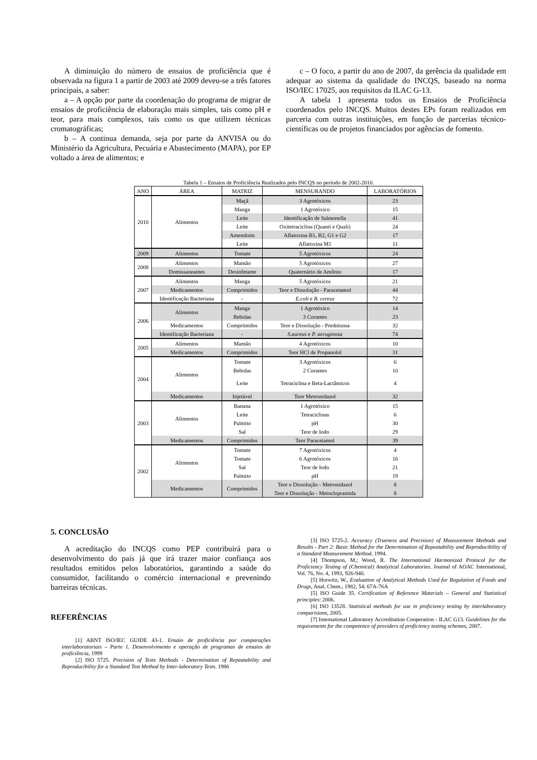A diminuição do número de ensaios de proficiência que é observada na figura 1 a partir de 2003 até 2009 deveu-se a três fatores principais, a saber:
a – A opção por parte da coordenação do programa de migrar de ensaios de proficiência de elaboração mais simples, tais como pH e teor, para mais complexos, tais como os que utilizem técnicas cromatográficas;
b – A continua demanda, seja por parte da ANVISA ou do Ministério da Agricultura, Pecuária e Abastecimento (MAPA), por EP voltado a área de alimentos; e
c – O foco, a partir do ano de 2007, da gerência da qualidade em adequar ao sistema da qualidade do INCQS, baseado na norma ISO/IEC 17025, aos requisitos da ILAC G-13.
A tabela 1 apresenta todos os Ensaios de Proficiência coordenados pelo INCQS. Muitos destes EPs foram realizados em parceria com outras instituições, em função de parcerias técnico-científicas ou de projetos financiados por agências de fomento.
Tabela 1 – Ensaios de Proficiência Realizados pelo INCQS no período de 2002-2010.
| ANO | ÁREA | MATRIZ | MENSURANDO | LABORATÓRIOS |
| --- | --- | --- | --- | --- |
| 2010 | Alimentos | Maçã | 3 Agrotóxicos | 23 |
| | | Manga | 1 Agrotóxico | 15 |
| | | Leite | Identificação de Salmonella | 41 |
| | | Leite | Oxitetraciclina (Quanti e Quali) | 24 |
| | | Amendoim | Aflatoxina B1, B2, G1 e G2 | 17 |
| | | Leite | Aflatoxina M1 | 11 |
| 2009 | Alimentos | Tomate | 5 Agrotóxicos | 24 |
| 2008 | Alimentos | Mamão | 5 Agrotóxicos | 27 |
| | Domissaneantes | Desinfetante | Quaternário de Amônio | 17 |
| 2007 | Alimentos | Manga | 5 Agrotóxicos | 21 |
| | Medicamentos | Comprimidos | Teor e Dissolução - Paracetamol | 44 |
| | Identificação Bacteriana | - | E.coli e B. cereus | 72 |
| 2006 | Alimentos | Manga | 1 Agrotóxico | 14 |
| | | Bebidas | 3 Corantes | 23 |
| | Medicamentos | Comprimidos | Teor e Dissolução - Prednisona | 32 |
| | Identificação Bacteriana | - | S.aureus e P. aeruginosa | 74 |
| 2005 | Alimentos | Mamão | 4 Agrotóxicos | 10 |
| | Medicamentos | Comprimidos | Teor HCl de Propanolol | 31 |
| 2004 | Alimentos | Tomate | 3 Agrotóxicos | 6 |
| | | Bebidas | 2 Corantes | 10 |
| | | Leite | Tetraciclina e Beta-Lactâmicos | 4 |
| | Medicamentos | Injetável | Teor Metronidazol | 32 |
| 2003 | Alimentos | Banana | 1 Agrotóxico | 15 |
| | | Leite | Tetraciclinas | 6 |
| | | Palmito | pH | 30 |
| | | Sal | Teor de Iodo | 29 |
| | Medicamentos | Comprimidos | Teor Paracetamol | 39 |
| 2002 | Alimentos | Tomate | 7 Agrotóxicos | 4 |
| | | Tomate | 6 Agrotóxicos | 16 |
| | | Sal | Teor de Iodo | 21 |
| | | Palmito | pH | 19 |
| | Medicamentos | Comprimidos | Teor e Dissolução - Metronidazol | 8 |
| | | | Teor e Dissolução - Metoclopramida | 8 |
5. CONCLUSÃO
A acreditação do INCQS como PEP contribuirá para o desenvolvimento do país já que irá trazer maior confiança aos resultados emitidos pelos laboratórios, garantindo a saúde do consumidor, facilitando o comércio internacional e prevenindo barreiras técnicas.
REFERÊNCIAS
[1] ABNT ISO/IEC GUIDE 43-1. Ensaio de proficiência por comparações interlaboratoriais – Parte 1. Desenvolvimento e operação de programas de ensaios de proficiência, 1999
[2] ISO 5725. Precision of Tests Methods - Determination of Repeatability and Reproducibility for a Standard Test Method by Inter-laboratory Tests. 1986
[3] ISO 5725-2. Accuracy (Trueness and Precision) of Measurement Methods and Results - Part 2: Basic Method for the Determination of Repeatability and Reproducibility of a Standard Measurement Method. 1994.
[4] Thompson, M.; Wood, R. The International Harmonized Protocol for the Proficiency Testing of (Chemical) Analytical Laboratories. Journal of AOAC International, Vol. 76, No. 4, 1993, 926-940.
[5] Horwitz, W., Evaluation of Analytical Methods Used for Regulation of Foods and Drugs, Anal. Chem., 1982, 54: 67A-76A
[5] ISO Guide 35. Certification of Reference Materials – General and Statistical principles: 2006.
[6] ISO 13528. Statistical methods for use in proficiency testing by interlaboratory comparisions, 2005.
[7] International Laboratory Accreditation Cooperation - ILAC G13. Guidelines for the requirements for the competence of providers of proficiency testing schemes, 2007.